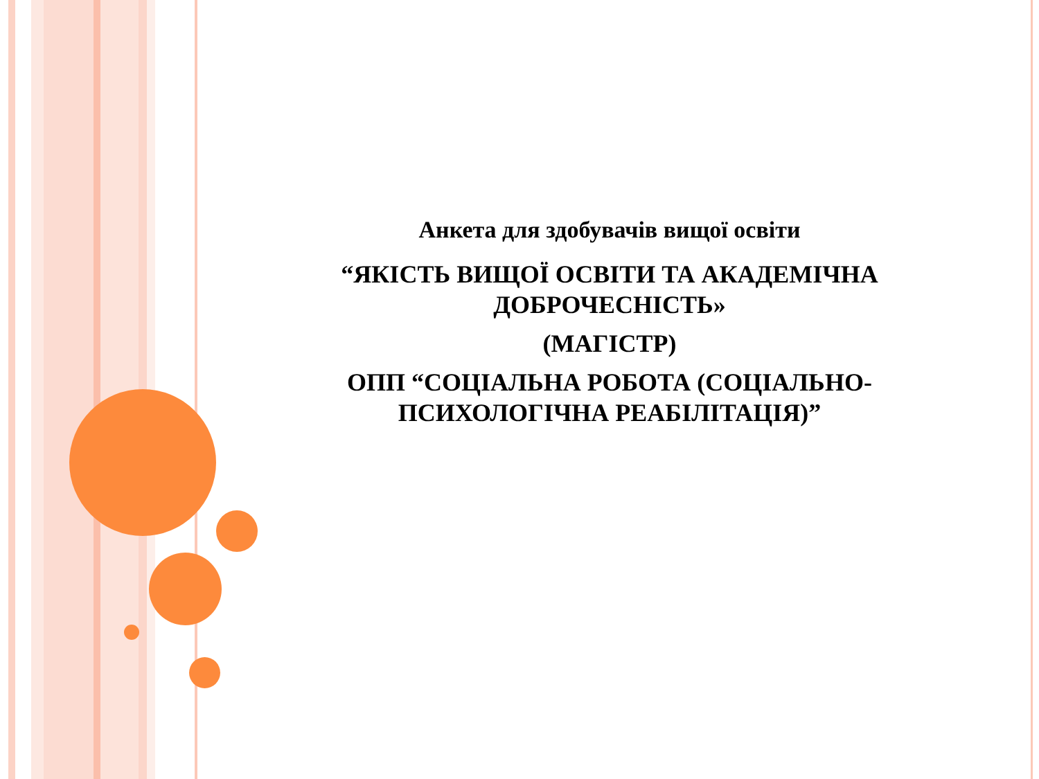Анкета для здобувачів вищої освіти
“ЯКІСТЬ ВИЩОЇ ОСВІТИ ТА АКАДЕМІЧНА ДОБРОЧЕСНІСТЬ»
(МАГІСТР)
ОПП “СОЦІАЛЬНА РОБОТА (СОЦІАЛЬНО-ПСИХОЛОГІЧНА РЕАБІЛІТАЦІЯ)”